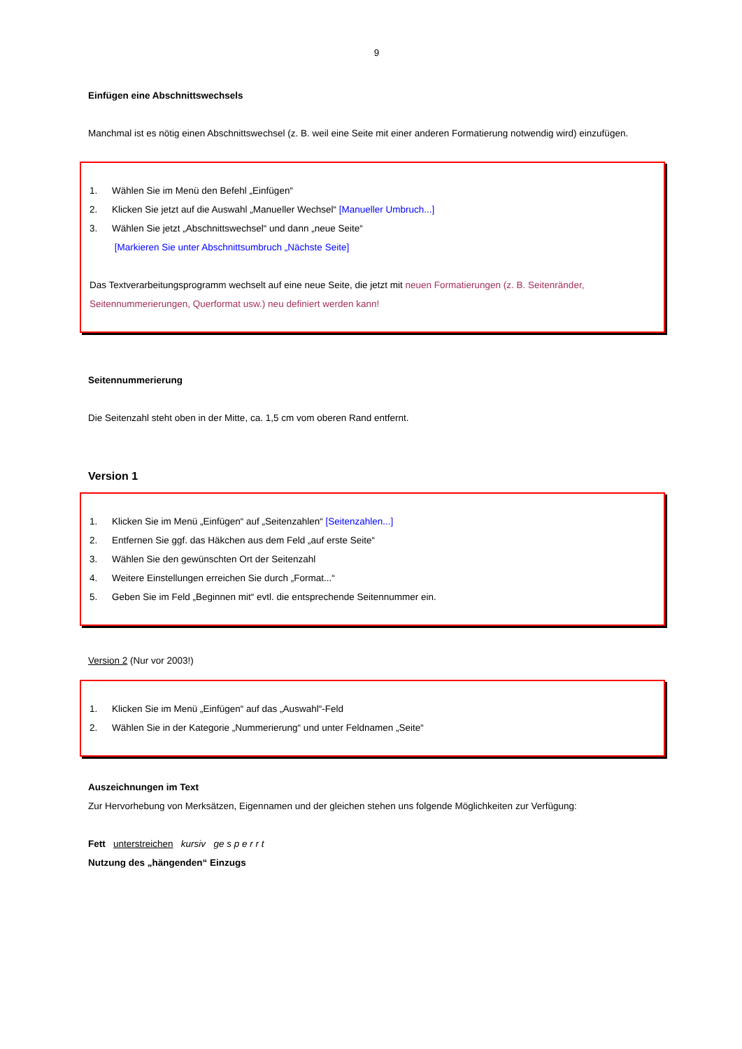9
Einfügen eine Abschnittswechsels
Manchmal ist es nötig einen Abschnittswechsel (z. B. weil eine Seite mit einer anderen Formatierung notwendig wird) einzufügen.
1. Wählen Sie im Menü den Befehl „Einfügen“
2. Klicken Sie jetzt auf die Auswahl „Manueller Wechsel“ [Manueller Umbruch...]
3. Wählen Sie jetzt „Abschnittswechsel“ und dann „neue Seite“
[Markieren Sie unter Abschnittsumbruch „Nächste Seite]
Das Textverarbeitungsprogramm wechselt auf eine neue Seite, die jetzt mit neuen Formatierungen (z. B. Seitenränder, Seitennummerierungen, Querformat usw.) neu definiert werden kann!
Seitennummerierung
Die Seitenzahl steht oben in der Mitte, ca. 1,5 cm vom oberen Rand entfernt.
Version 1
1. Klicken Sie im Menü „Einfügen“ auf „Seitenzahlen“ [Seitenzahlen...]
2. Entfernen Sie ggf. das Häkchen aus dem Feld „auf erste Seite“
3. Wählen Sie den gewünschten Ort der Seitenzahl
4. Weitere Einstellungen erreichen Sie durch „Format...“
5. Geben Sie im Feld „Beginnen mit“ evtl. die entsprechende Seitennummer ein.
Version 2 (Nur vor 2003!)
1. Klicken Sie im Menü „Einfügen“ auf das „Auswahl“-Feld
2. Wählen Sie in der Kategorie „Nummerierung“ und unter Feldnamen „Seite“
Auszeichnungen im Text
Zur Hervorhebung von Merksätzen, Eigennamen und der gleichen stehen uns folgende Möglichkeiten zur Verfügung:
Fett unterstreichen kursiv ge s p e r r t
Nutzung des „hängenden“ Einzugs